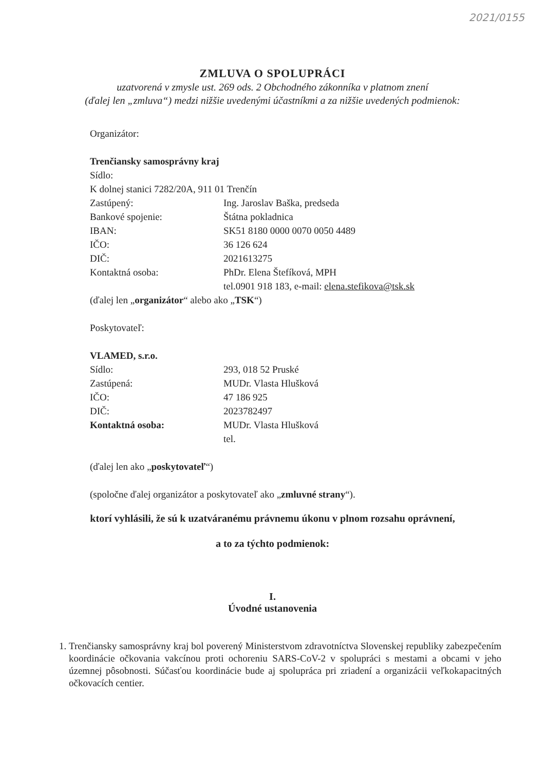2021/0155
ZMLUVA O SPOLUPRÁCI
uzatvorená v zmysle ust. 269 ods. 2 Obchodného zákonníka v platnom znení
(ďalej len „zmluva“) medzi nižšie uvedenými účastníkmi a za nižšie uvedených podmienok:
Organizátor:
Trenčiansky samosprávny kraj
Sídlo:
K dolnej stanici 7282/20A, 911 01 Trenčín
Zastúpený: Ing. Jaroslav Baška, predseda
Bankové spojenie: Štátna pokladnica
IBAN: SK51 8180 0000 0070 0050 4489
IČO: 36 126 624
DIČ: 2021613275
Kontaktná osoba: PhDr. Elena Štefíková, MPH
tel.0901 918 183, e-mail: elena.stefikova@tsk.sk
(ďalej len „organizátor“ alebo ako „TSK“)
Poskytovateľ:
VLAMED, s.r.o.
Sídlo: 293, 018 52 Pruské
Zastúpená: MUDr. Vlasta Hlušková
IČO: 47 186 925
DIČ: 2023782497
Kontaktná osoba: MUDr. Vlasta Hlušková
tel.
(ďalej len ako „poskytovateľ“)
(spoločne ďalej organizátor a poskytovateľ ako „zmluvné strany“).
ktorí vyhlásili, že sú k uzatváranému právnemu úkonu v plnom rozsahu oprávnení,
a to za týchto podmienok:
I.
Úvodné ustanovenia
1. Trenčiansky samosprávny kraj bol poverený Ministerstvom zdravotníctva Slovenskej republiky zabezpečením koordinácie očkovania vakcínou proti ochoreniu SARS-CoV-2 v spolupráci s mestami a obcami v jeho územnej pôsobnosti. Súčasťou koordinácie bude aj spolupráca pri zriadení a organizácii veľkokapacitných očkovacích centier.